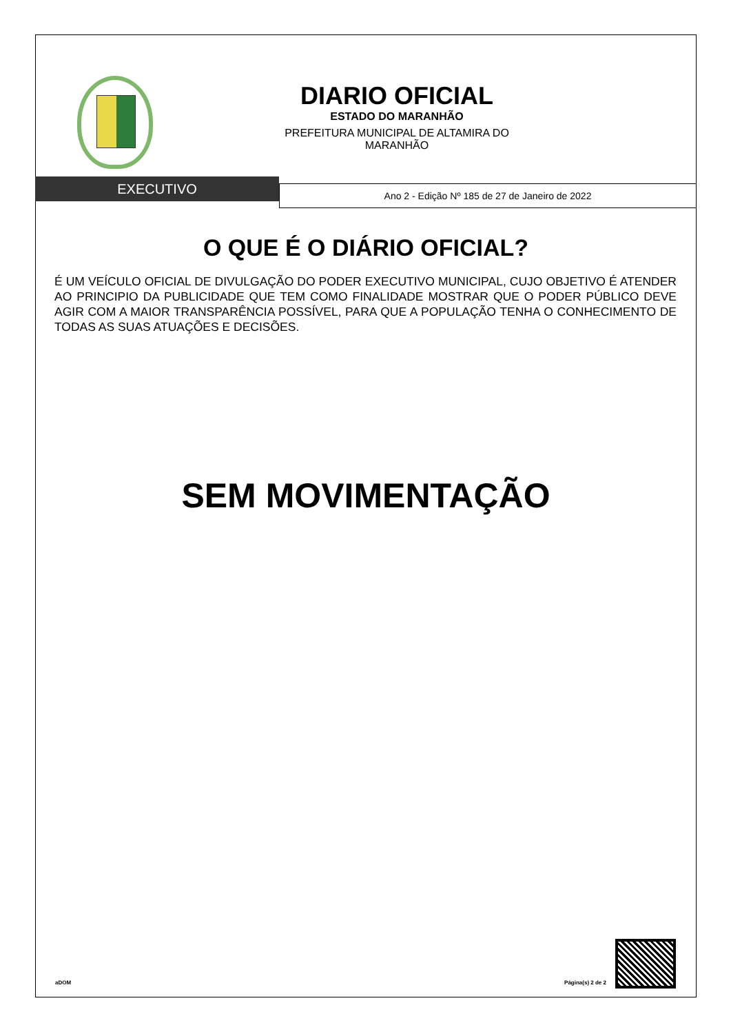DIARIO OFICIAL
ESTADO DO MARANHÃO
PREFEITURA MUNICIPAL DE ALTAMIRA DO
MARANHÃO
EXECUTIVO
Ano 2 - Edição Nº 185 de 27 de Janeiro de 2022
O QUE É O DIÁRIO OFICIAL?
É UM VEÍCULO OFICIAL DE DIVULGAÇÃO DO PODER EXECUTIVO MUNICIPAL, CUJO OBJETIVO É ATENDER AO PRINCIPIO DA PUBLICIDADE QUE TEM COMO FINALIDADE MOSTRAR QUE O PODER PÚBLICO DEVE AGIR COM A MAIOR TRANSPARÊNCIA POSSÍVEL, PARA QUE A POPULAÇÃO TENHA O CONHECIMENTO DE TODAS AS SUAS ATUAÇÕES E DECISÕES.
SEM MOVIMENTAÇÃO
aDOM Página(s) 2 de 2